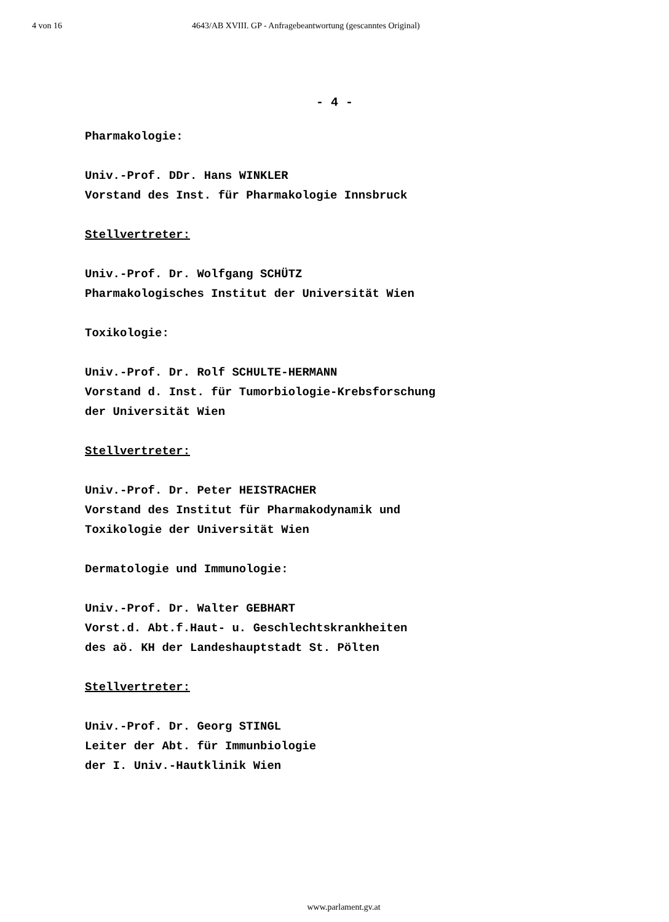4 von 16 4643/AB XVIII. GP - Anfragebeantwortung (gescanntes Original)
- 4 -
Pharmakologie:
Univ.-Prof. DDr. Hans WINKLER
Vorstand des Inst. für Pharmakologie Innsbruck
Stellvertreter:
Univ.-Prof. Dr. Wolfgang SCHÜTZ
Pharmakologisches Institut der Universität Wien
Toxikologie:
Univ.-Prof. Dr. Rolf SCHULTE-HERMANN
Vorstand d. Inst. für Tumorbiologie-Krebsforschung
der Universität Wien
Stellvertreter:
Univ.-Prof. Dr. Peter HEISTRACHER
Vorstand des Institut für Pharmakodynamik und
Toxikologie der Universität Wien
Dermatologie und Immunologie:
Univ.-Prof. Dr. Walter GEBHART
Vorst.d. Abt.f.Haut- u. Geschlechtskrankheiten
des aö. KH der Landeshauptstadt St. Pölten
Stellvertreter:
Univ.-Prof. Dr. Georg STINGL
Leiter der Abt. für Immunbiologie
der I. Univ.-Hautklinik Wien
www.parlament.gv.at